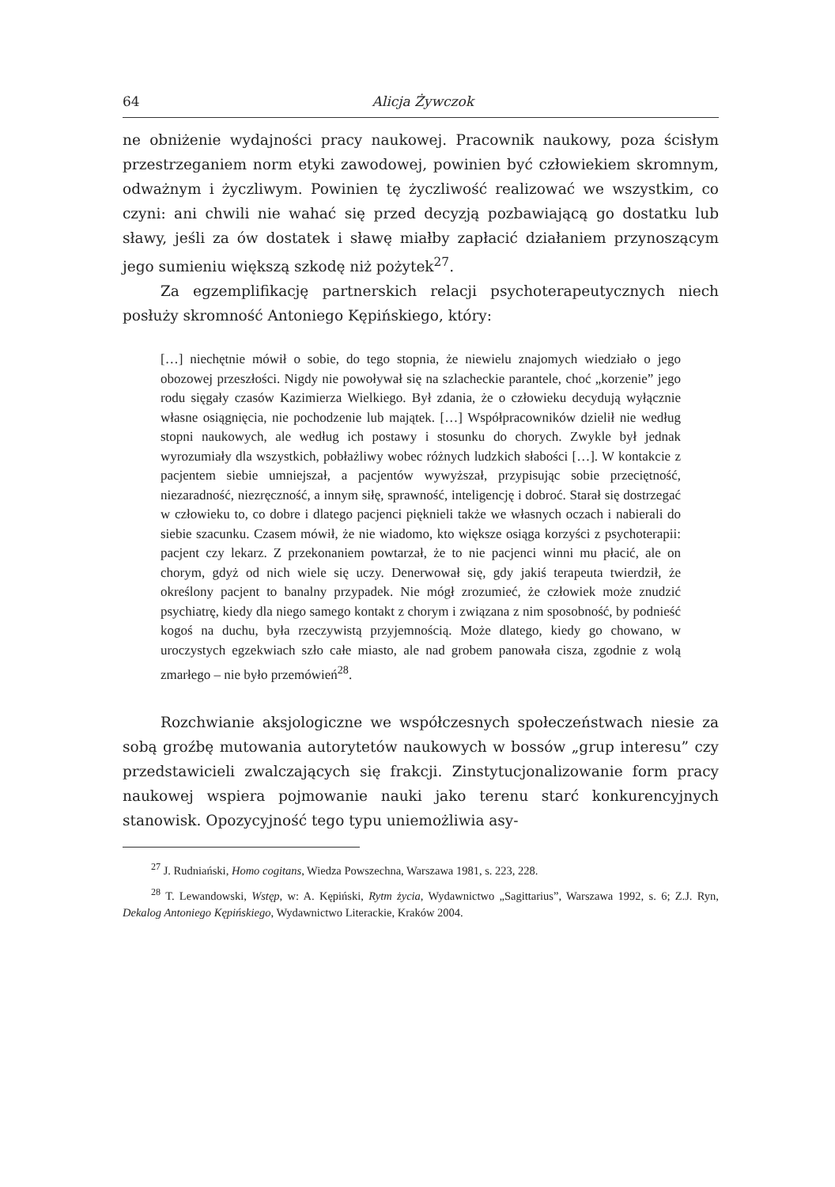64 Alicja Żywczok
ne obniżenie wydajności pracy naukowej. Pracownik naukowy, poza ścisłym przestrzeganiem norm etyki zawodowej, powinien być człowiekiem skromnym, odważnym i życzliwym. Powinien tę życzliwość realizować we wszystkim, co czyni: ani chwili nie wahać się przed decyzją pozbawiającą go dostatku lub sławy, jeśli za ów dostatek i sławę miałby zapłacić działaniem przynoszącym jego sumieniu większą szkodę niż pożytek<sup>27</sup>.
Za egzemplifikację partnerskich relacji psychoterapeutycznych niech posłuży skromność Antoniego Kępińskiego, który:
[…] niechętnie mówił o sobie, do tego stopnia, że niewielu znajomych wiedziało o jego obozowej przeszłości. Nigdy nie powoływał się na szlacheckie parantele, choć „korzenie” jego rodu sięgały czasów Kazimierza Wielkiego. Był zdania, że o człowieku decydują wyłącznie własne osiągnięcia, nie pochodzenie lub majątek. […] Współpracowników dzielił nie według stopni naukowych, ale według ich postawy i stosunku do chorych. Zwykle był jednak wyrozumiały dla wszystkich, pobłażliwy wobec różnych ludzkich słabości […]. W kontakcie z pacjentem siebie umniejszał, a pacjentów wywyższał, przypisując sobie przeciętność, niezaradność, niezręczność, a innym siłę, sprawność, inteligencję i dobroć. Starał się dostrzegać w człowieku to, co dobre i dlatego pacjenci pięknieli także we własnych oczach i nabierali do siebie szacunku. Czasem mówił, że nie wiadomo, kto większe osiąga korzyści z psychoterapii: pacjent czy lekarz. Z przekonaniem powtarzał, że to nie pacjenci winni mu płacić, ale on chorym, gdyż od nich wiele się uczy. Denerwował się, gdy jakiś terapeuta twierdził, że określony pacjent to banalny przypadek. Nie mógł zrozumieć, że człowiek może znudzić psychiatrę, kiedy dla niego samego kontakt z chorym i związana z nim sposobność, by podnieść kogoś na duchu, była rzeczywistą przyjemnością. Może dlatego, kiedy go chowano, w uroczystych egzekwiach szło całe miasto, ale nad grobem panowała cisza, zgodnie z wolą zmarłego – nie było przemówień<sup>28</sup>.
Rozchwianie aksjologiczne we współczesnych społeczeństwach niesie za sobą groźbę mutowania autorytetów naukowych w bossów „grup interesu” czy przedstawicieli zwalczających się frakcji. Zinstytucjonalizowanie form pracy naukowej wspiera pojmowanie nauki jako terenu starć konkurencyjnych stanowisk. Opozycyjność tego typu uniemożliwia asy-
<sup>27</sup> J. Rudniański, Homo cogitans, Wiedza Powszechna, Warszawa 1981, s. 223, 228.
<sup>28</sup> T. Lewandowski, Wstęp, w: A. Kępiński, Rytm życia, Wydawnictwo „Sagittarius”, Warszawa 1992, s. 6; Z.J. Ryn, Dekalog Antoniego Kępińskiego, Wydawnictwo Literackie, Kraków 2004.